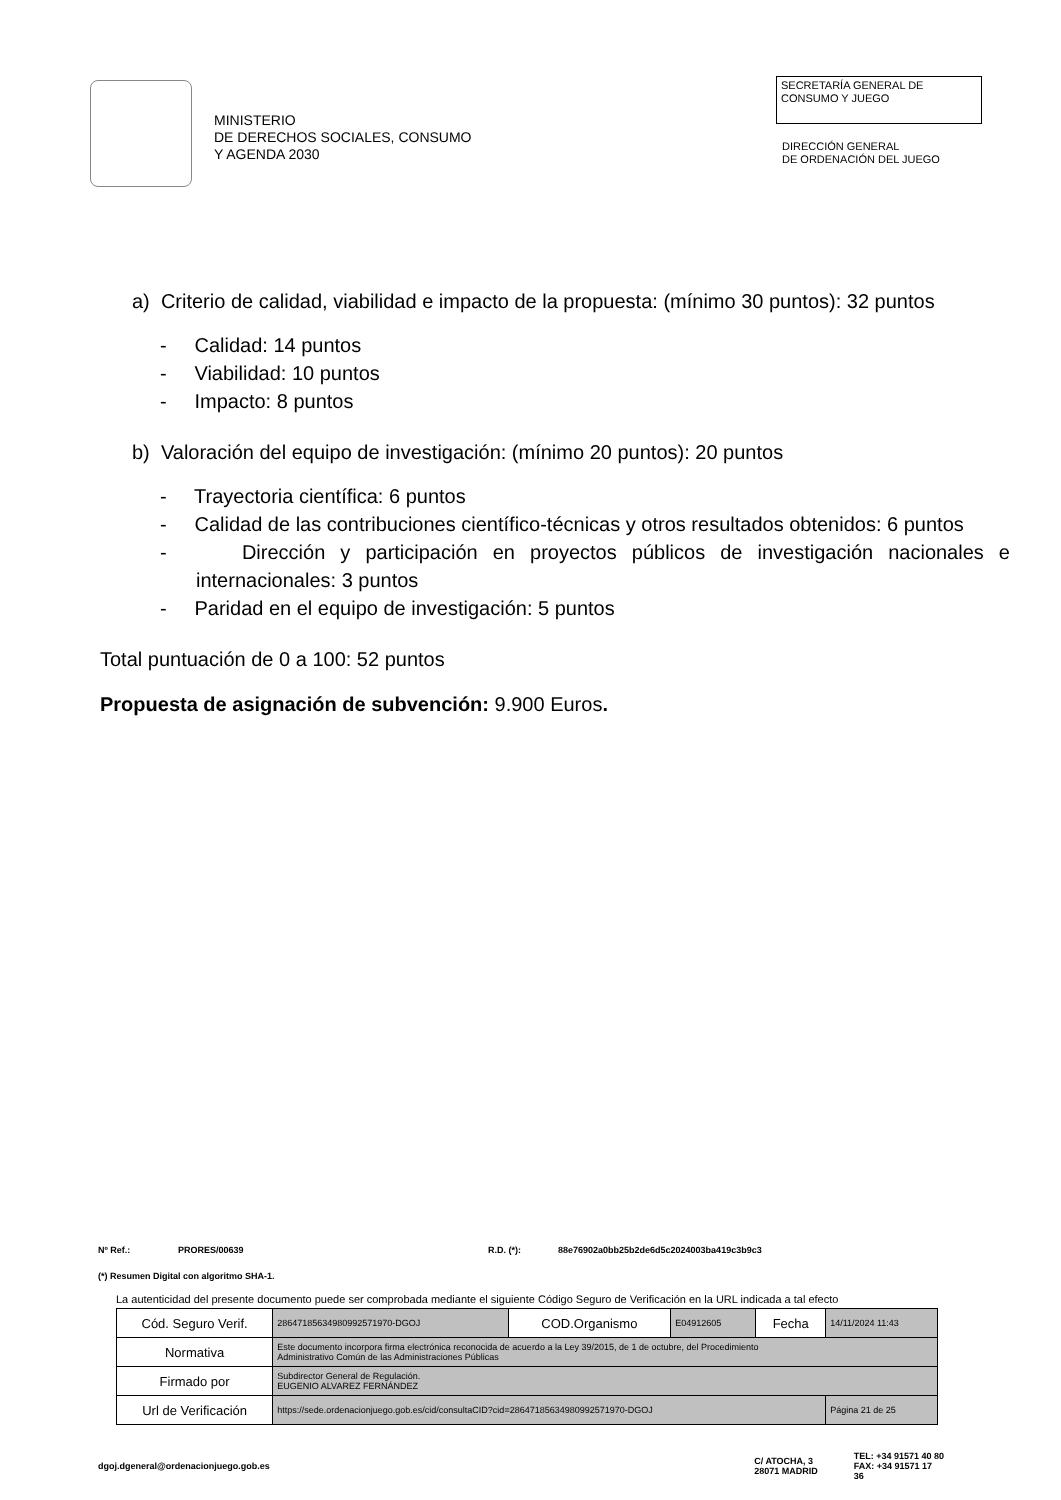MINISTERIO
DE DERECHOS SOCIALES, CONSUMO
Y AGENDA 2030
SECRETARÍA GENERAL DE
CONSUMO Y JUEGO
DIRECCIÓN GENERAL
DE ORDENACIÓN DEL JUEGO
a) Criterio de calidad, viabilidad e impacto de la propuesta: (mínimo 30 puntos): 32 puntos
- Calidad: 14 puntos
- Viabilidad: 10 puntos
- Impacto: 8 puntos
b) Valoración del equipo de investigación: (mínimo 20 puntos): 20 puntos
- Trayectoria científica: 6 puntos
- Calidad de las contribuciones científico-técnicas y otros resultados obtenidos: 6 puntos
- Dirección y participación en proyectos públicos de investigación nacionales e internacionales: 3 puntos
- Paridad en el equipo de investigación: 5 puntos
Total puntuación de 0 a 100: 52 puntos
Propuesta de asignación de subvención: 9.900 Euros.
Nº Ref.: PRORES/00639 R.D. (*): 88e76902a0bb25b2de6d5c2024003ba419c3b9c3
(*) Resumen Digital con algoritmo SHA-1.
La autenticidad del presente documento puede ser comprobada mediante el siguiente Código Seguro de Verificación en la URL indicada a tal efecto
| Cód. Seguro Verif. | 28647185634980992571970-DGOJ | COD.Organismo | E04912605 | Fecha | 14/11/2024 11:43 |
| Normativa | Este documento incorpora firma electrónica reconocida de acuerdo a la Ley 39/2015, de 1 de octubre, del Procedimiento Administrativo Común de las Administraciones Públicas | | | | |
| Firmado por | Subdirector General de Regulación. EUGENIO ALVAREZ FERNÁNDEZ | | | | |
| Url de Verificación | https://sede.ordenacionjuego.gob.es/cid/consultaCID?cid=28647185634980992571970-DGOJ | | | | Página 21 de 25 |
dgoj.dgeneral@ordenacionjuego.gob.es C/ ATOCHA, 3
28071 MADRID TEL: +34 91571 40 80
FAX: +34 91571 17 36